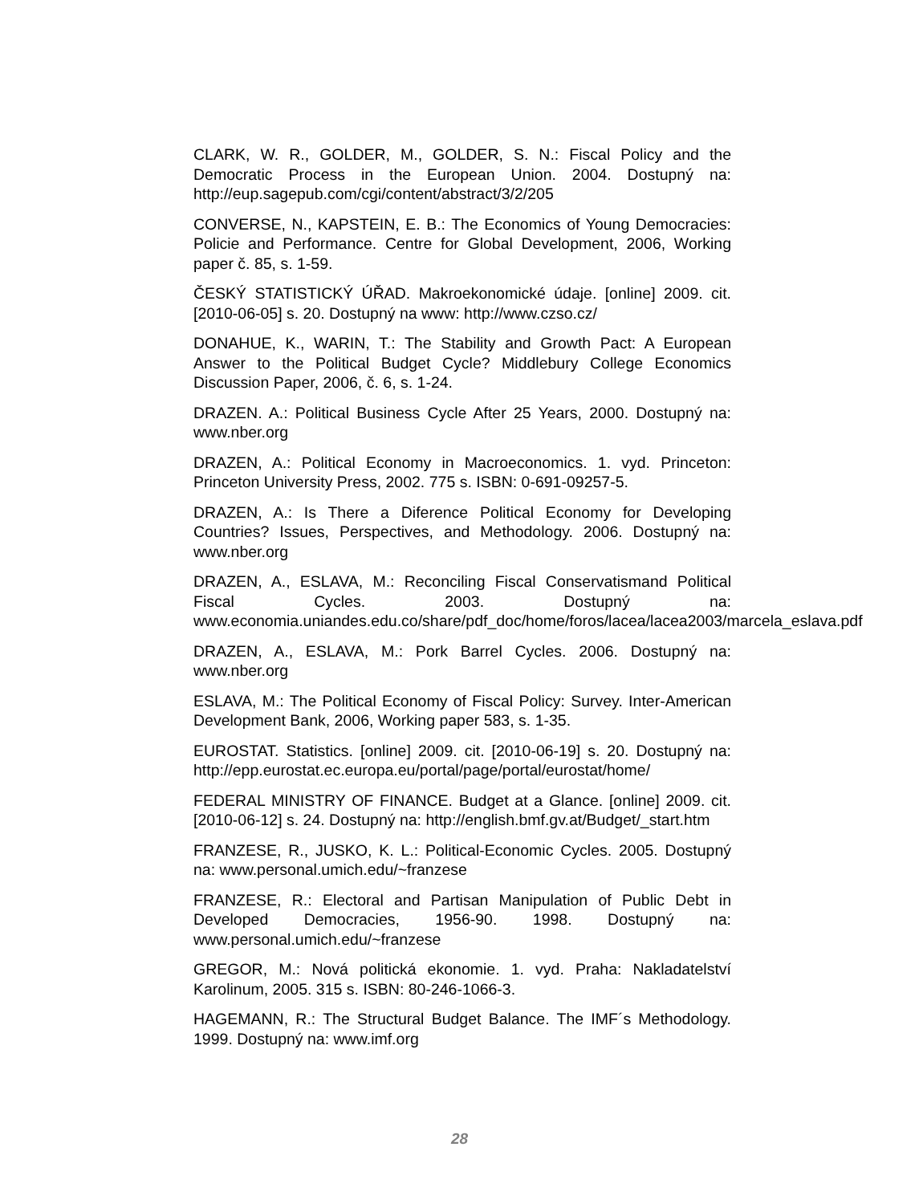CLARK, W. R., GOLDER, M., GOLDER, S. N.: Fiscal Policy and the Democratic Process in the European Union. 2004. Dostupný na: http://eup.sagepub.com/cgi/content/abstract/3/2/205
CONVERSE, N., KAPSTEIN, E. B.: The Economics of Young Democracies: Policie and Performance. Centre for Global Development, 2006, Working paper č. 85, s. 1-59.
ČESKÝ STATISTICKÝ ÚŘAD. Makroekonomické údaje. [online] 2009. cit. [2010-06-05] s. 20. Dostupný na www: http://www.czso.cz/
DONAHUE, K., WARIN, T.: The Stability and Growth Pact: A European Answer to the Political Budget Cycle? Middlebury College Economics Discussion Paper, 2006, č. 6, s. 1-24.
DRAZEN. A.: Political Business Cycle After 25 Years, 2000. Dostupný na: www.nber.org
DRAZEN, A.: Political Economy in Macroeconomics. 1. vyd. Princeton: Princeton University Press, 2002. 775 s. ISBN: 0-691-09257-5.
DRAZEN, A.: Is There a Diference Political Economy for Developing Countries? Issues, Perspectives, and Methodology. 2006. Dostupný na: www.nber.org
DRAZEN, A., ESLAVA, M.: Reconciling Fiscal Conservatismand Political Fiscal Cycles. 2003. Dostupný na: www.economia.uniandes.edu.co/share/pdf_doc/home/foros/lacea/lacea2003/marcela_eslava.pdf
DRAZEN, A., ESLAVA, M.: Pork Barrel Cycles. 2006. Dostupný na: www.nber.org
ESLAVA, M.: The Political Economy of Fiscal Policy: Survey. Inter-American Development Bank, 2006, Working paper 583, s. 1-35.
EUROSTAT. Statistics. [online] 2009. cit. [2010-06-19] s. 20. Dostupný na: http://epp.eurostat.ec.europa.eu/portal/page/portal/eurostat/home/
FEDERAL MINISTRY OF FINANCE. Budget at a Glance. [online] 2009. cit. [2010-06-12] s. 24. Dostupný na: http://english.bmf.gv.at/Budget/_start.htm
FRANZESE, R., JUSKO, K. L.: Political-Economic Cycles. 2005. Dostupný na: www.personal.umich.edu/~franzese
FRANZESE, R.: Electoral and Partisan Manipulation of Public Debt in Developed Democracies, 1956-90. 1998. Dostupný na: www.personal.umich.edu/~franzese
GREGOR, M.: Nová politická ekonomie. 1. vyd. Praha: Nakladatelství Karolinum, 2005. 315 s. ISBN: 80-246-1066-3.
HAGEMANN, R.: The Structural Budget Balance. The IMF´s Methodology. 1999. Dostupný na: www.imf.org
28